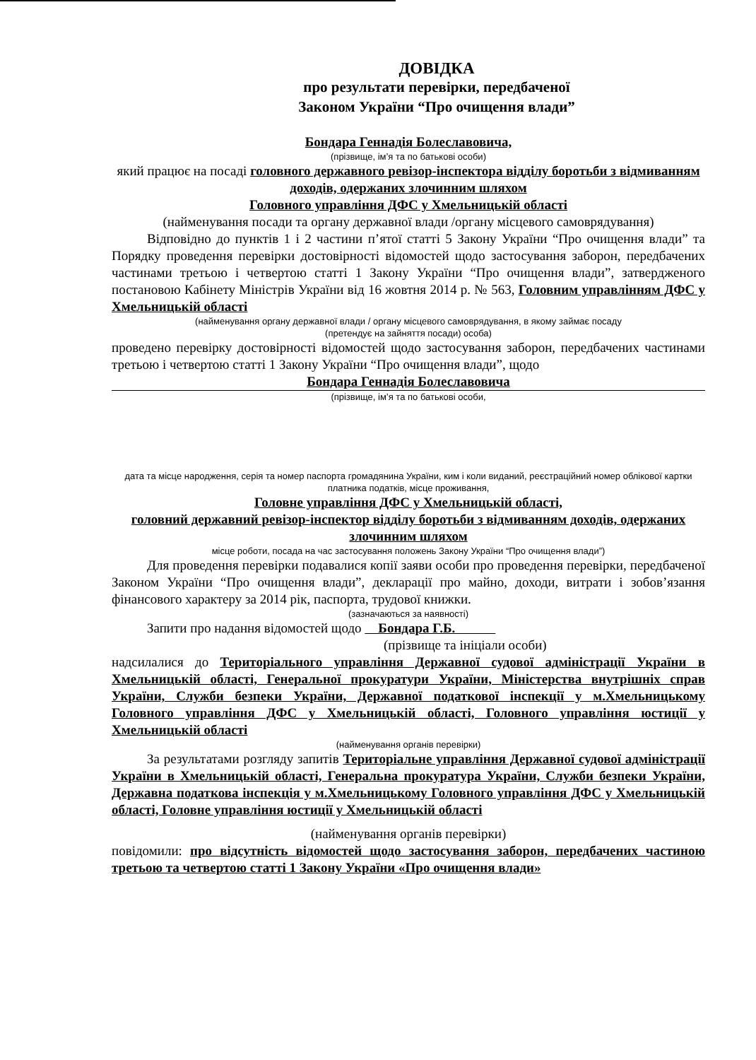ДОВІДКА
про результати перевірки, передбаченої
Законом України “Про очищення влади”
Бондара Геннадія Болеславовича,
(прізвище, ім’я та по батькові особи)
який працює на посаді головного державного ревізор-інспектора відділу боротьби з відмиванням доходів, одержаних злочинним шляхом
Головного управління ДФС у Хмельницькій області
(найменування посади та органу державної влади /органу місцевого самоврядування)
Відповідно до пунктів 1 і 2 частини п’ятої статті 5 Закону України “Про очищення влади” та Порядку проведення перевірки достовірності відомостей щодо застосування заборон, передбачених частинами третьою і четвертою статті 1 Закону України “Про очищення влади”, затвердженого постановою Кабінету Міністрів України від 16 жовтня 2014 р. № 563, Головним управлінням ДФС у Хмельницькій області
(найменування органу державної влади / органу місцевого самоврядування, в якому займає посаду
(претендує на зайняття посади) особа)
проведено перевірку достовірності відомостей щодо застосування заборон, передбачених частинами третьою і четвертою статті 1 Закону України “Про очищення влади”, щодо
Бондара Геннадія Болеславовича
(прізвище, ім’я та по батькові особи,
дата та місце народження, серія та номер паспорта громадянина України, ким і коли виданий, реєстраційний номер облікової картки платника податків, місце проживання,
Головне управління ДФС у Хмельницькій області,
головний державний ревізор-інспектор відділу боротьби з відмиванням доходів, одержаних злочинним шляхом
місце роботи, посада на час застосування положень Закону України “Про очищення влади”)
Для проведення перевірки подавалися копії заяви особи про проведення перевірки, передбаченої Законом України “Про очищення влади”, декларації про майно, доходи, витрати і зобов’язання фінансового характеру за 2014 рік, паспорта, трудової книжки.
(зазначаються за наявності)
Запити про надання відомостей щодо Бондара Г.Б.
(прізвище та ініціали особи)
надсилалися до Територіального управління Державної судової адміністрації України в Хмельницькій області, Генеральної прокуратури України, Міністерства внутрішніх справ України, Служби безпеки України, Державної податкової інспекції у м.Хмельницькому Головного управління ДФС у Хмельницькій області, Головного управління юстиції у Хмельницькій області
(найменування органів перевірки)
За результатами розгляду запитів Територіальне управління Державної судової адміністрації України в Хмельницькій області, Генеральна прокуратура України, Служби безпеки України, Державна податкова інспекція у м.Хмельницькому Головного управління ДФС у Хмельницькій області, Головне управління юстиції у Хмельницькій області
(найменування органів перевірки)
повідомили: про відсутність відомостей щодо застосування заборон, передбачених частиною третьою та четвертою статті 1 Закону України «Про очищення влади»